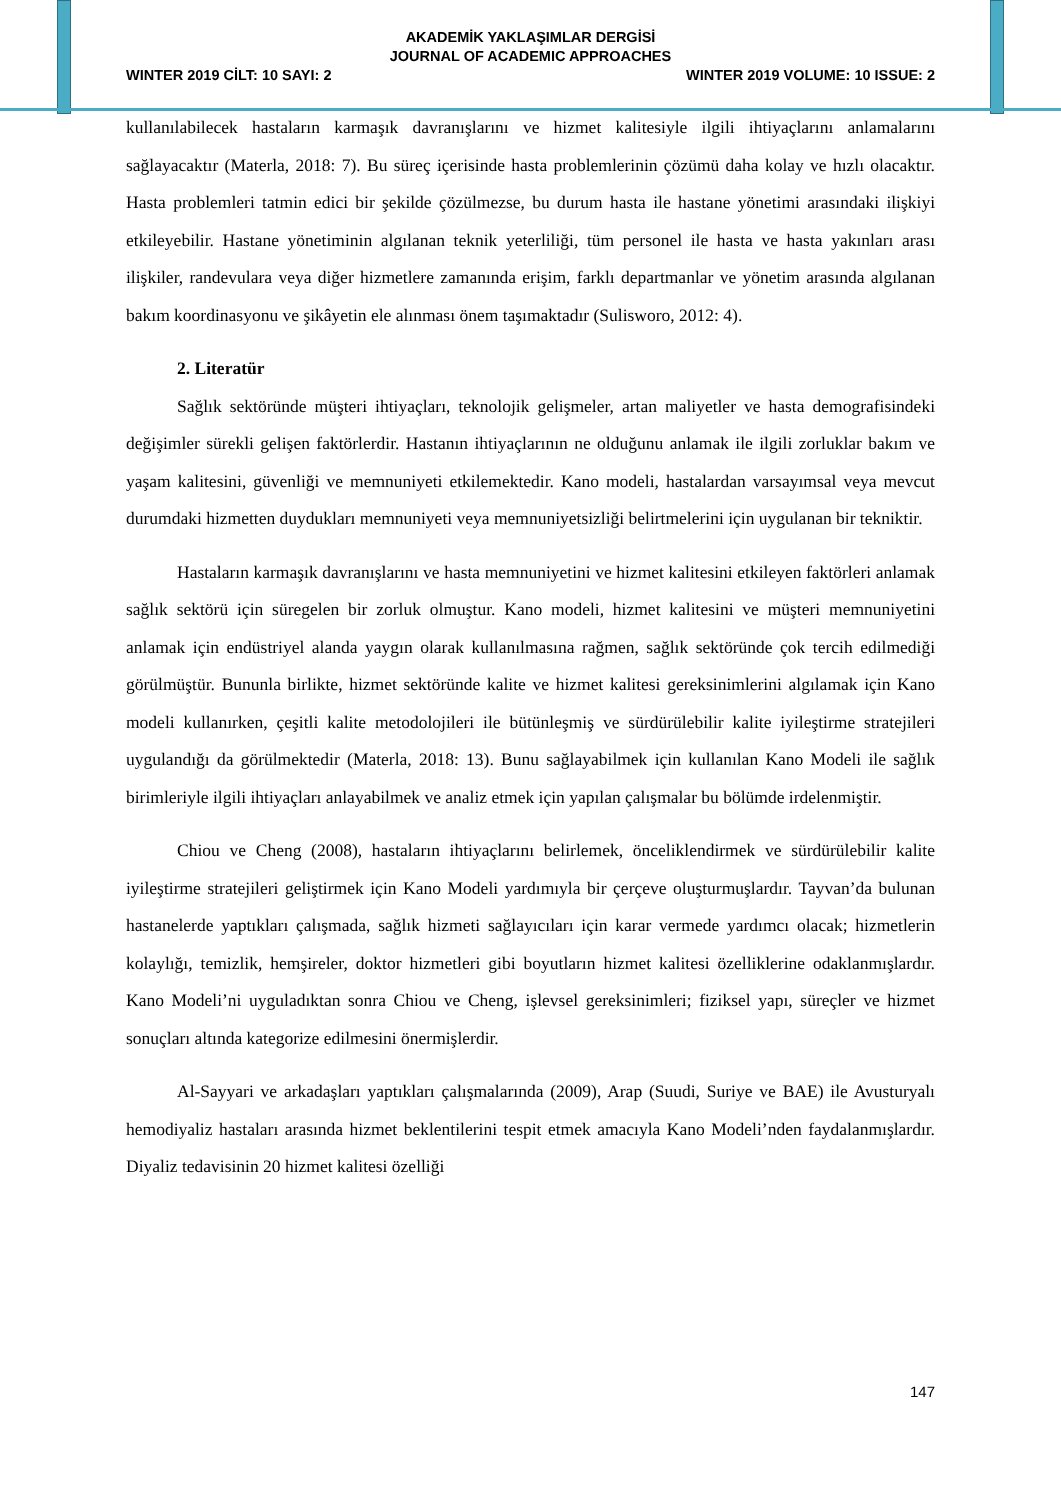AKADEMİK YAKLAŞIMLAR DERGİSİ
JOURNAL OF ACADEMIC APPROACHES
WINTER 2019 CİLT: 10 SAYI: 2 WINTER 2019 VOLUME: 10 ISSUE: 2
kullanılabilecek hastaların karmaşık davranışlarını ve hizmet kalitesiyle ilgili ihtiyaçlarını anlamalarını sağlayacaktır (Materla, 2018: 7). Bu süreç içerisinde hasta problemlerinin çözümü daha kolay ve hızlı olacaktır. Hasta problemleri tatmin edici bir şekilde çözülmezse, bu durum hasta ile hastane yönetimi arasındaki ilişkiyi etkileyebilir. Hastane yönetiminin algılanan teknik yeterliliği, tüm personel ile hasta ve hasta yakınları arası ilişkiler, randevulara veya diğer hizmetlere zamanında erişim, farklı departmanlar ve yönetim arasında algılanan bakım koordinasyonu ve şikâyetin ele alınması önem taşımaktadır (Sulisworo, 2012: 4).
2. Literatür
Sağlık sektöründe müşteri ihtiyaçları, teknolojik gelişmeler, artan maliyetler ve hasta demografisindeki değişimler sürekli gelişen faktörlerdir. Hastanın ihtiyaçlarının ne olduğunu anlamak ile ilgili zorluklar bakım ve yaşam kalitesini, güvenliği ve memnuniyeti etkilemektedir. Kano modeli, hastalardan varsayımsal veya mevcut durumdaki hizmetten duydukları memnuniyeti veya memnuniyetsizliği belirtmelerini için uygulanan bir tekniktir.
Hastaların karmaşık davranışlarını ve hasta memnuniyetini ve hizmet kalitesini etkileyen faktörleri anlamak sağlık sektörü için süregelen bir zorluk olmuştur. Kano modeli, hizmet kalitesini ve müşteri memnuniyetini anlamak için endüstriyel alanda yaygın olarak kullanılmasına rağmen, sağlık sektöründe çok tercih edilmediği görülmüştür. Bununla birlikte, hizmet sektöründe kalite ve hizmet kalitesi gereksinimlerini algılamak için Kano modeli kullanırken, çeşitli kalite metodolojileri ile bütünleşmiş ve sürdürülebilir kalite iyileştirme stratejileri uygulandığı da görülmektedir (Materla, 2018: 13). Bunu sağlayabilmek için kullanılan Kano Modeli ile sağlık birimleriyle ilgili ihtiyaçları anlayabilmek ve analiz etmek için yapılan çalışmalar bu bölümde irdelenmiştir.
Chiou ve Cheng (2008), hastaların ihtiyaçlarını belirlemek, önceliklendirmek ve sürdürülebilir kalite iyileştirme stratejileri geliştirmek için Kano Modeli yardımıyla bir çerçeve oluşturmuşlardır. Tayvan’da bulunan hastanelerde yaptıkları çalışmada, sağlık hizmeti sağlayıcıları için karar vermede yardımcı olacak; hizmetlerin kolaylığı, temizlik, hemşireler, doktor hizmetleri gibi boyutların hizmet kalitesi özelliklerine odaklanmışlardır. Kano Modeli’ni uyguladıktan sonra Chiou ve Cheng, işlevsel gereksinimleri; fiziksel yapı, süreçler ve hizmet sonuçları altında kategorize edilmesini önermişlerdir.
Al-Sayyari ve arkadaşları yaptıkları çalışmalarında (2009), Arap (Suudi, Suriye ve BAE) ile Avusturyalı hemodiyaliz hastaları arasında hizmet beklentilerini tespit etmek amacıyla Kano Modeli’nden faydalanmışlardır. Diyaliz tedavisinin 20 hizmet kalitesi özelliği
147